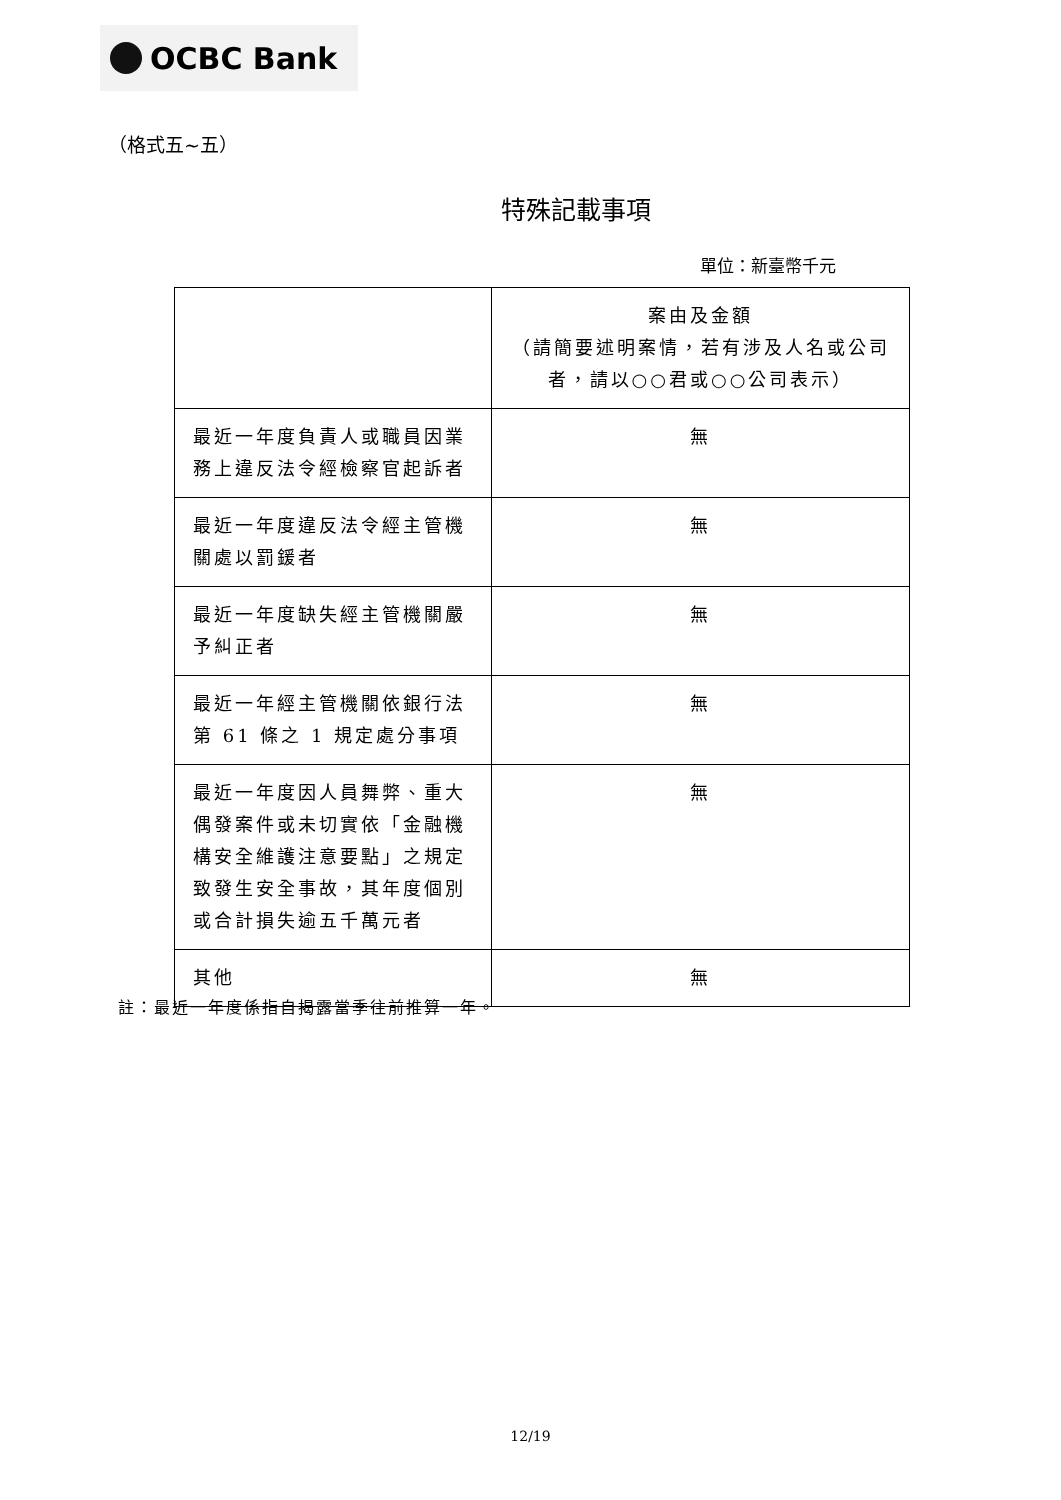OCBC Bank
（格式五~五）
特殊記載事項
單位：新臺幣千元
| | 案由及金額 （請簡要述明案情，若有涉及人名或公司者，請以○○君或○○公司表示） |
| --- | --- |
| 最近一年度負責人或職員因業務上違反法令經檢察官起訴者 | 無 |
| 最近一年度違反法令經主管機關處以罰鍰者 | 無 |
| 最近一年度缺失經主管機關嚴予糾正者 | 無 |
| 最近一年經主管機關依銀行法第 61 條之 1 規定處分事項 | 無 |
| 最近一年度因人員舞弊、重大偶發案件或未切實依「金融機構安全維護注意要點」之規定致發生安全事故，其年度個別或合計損失逾五千萬元者 | 無 |
| 其他 | 無 |
註：最近一年度係指自揭露當季往前推算一年。
12/19